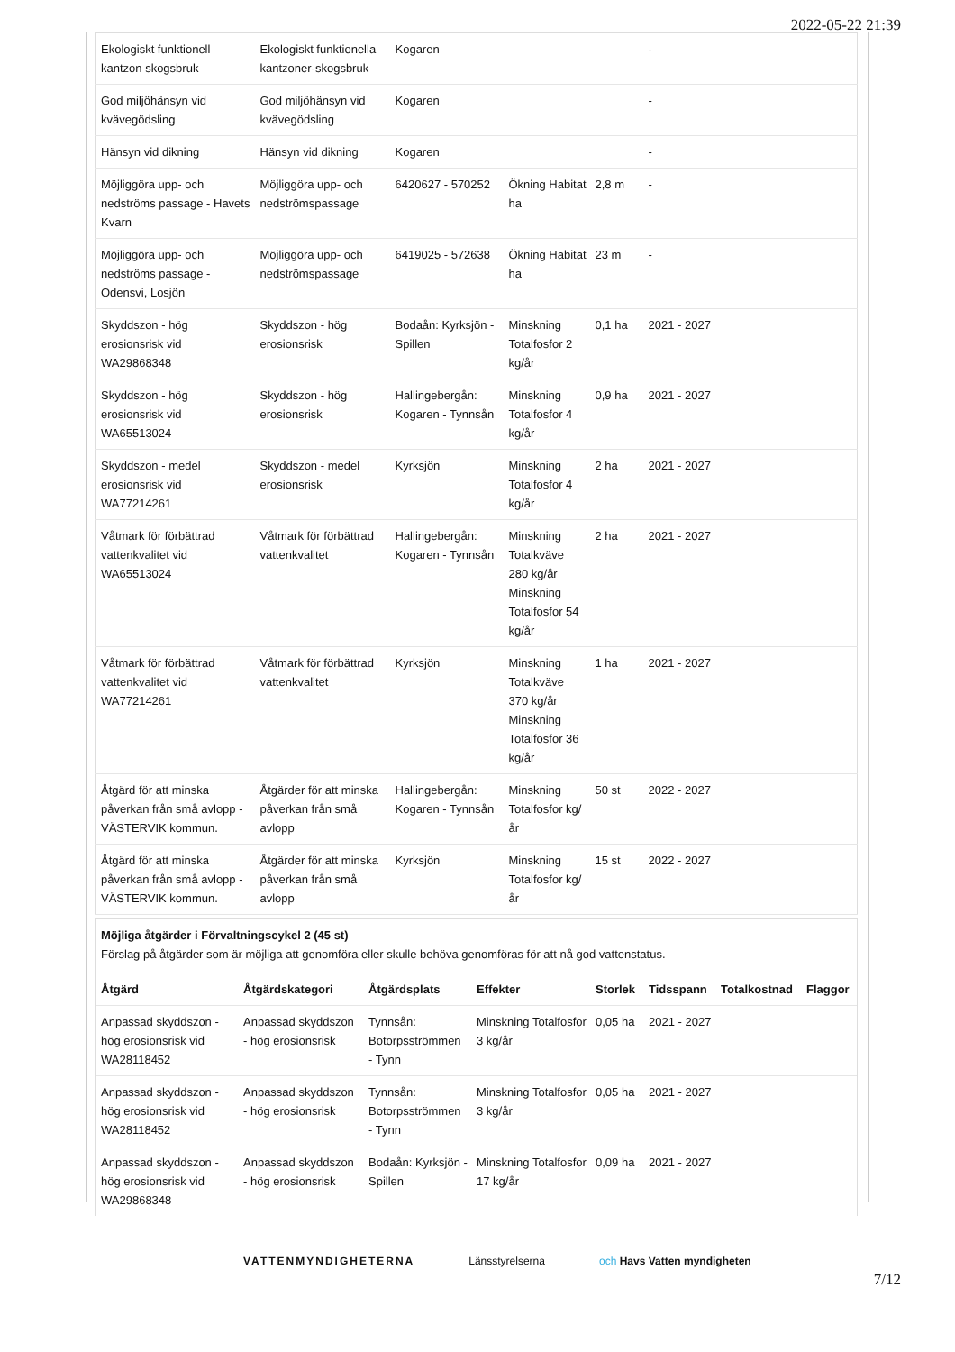2022-05-22 21:39
| Ekologiskt funktionell kantzon skogsbruk | Ekologiskt funktionella kantzoner-skogsbruk | Kogaren | | | - |
| God miljöhänsyn vid kvävegödsling | God miljöhänsyn vid kvävegödsling | Kogaren | | | - |
| Hänsyn vid dikning | Hänsyn vid dikning | Kogaren | | | - |
| Möjliggöra upp- och nedströms passage - Havets Kvarn | Möjliggöra upp- och nedströmspassage | 6420627 - 570252 | Ökning Habitat ha | 2,8 m | - |
| Möjliggöra upp- och nedströms passage - Odensvi, Losjön | Möjliggöra upp- och nedströmspassage | 6419025 - 572638 | Ökning Habitat ha | 23 m | - |
| Skyddszon - hög erosionsrisk vid WA29868348 | Skyddszon - hög erosionsrisk | Bodaån: Kyrksjön - Spillen | Minskning Totalfosfor 2 kg/år | 0,1 ha | 2021 - 2027 |
| Skyddszon - hög erosionsrisk vid WA65513024 | Skyddszon - hög erosionsrisk | Hallingebergån: Kogaren - Tynnsån | Minskning Totalfosfor 4 kg/år | 0,9 ha | 2021 - 2027 |
| Skyddszon - medel erosionsrisk vid WA77214261 | Skyddszon - medel erosionsrisk | Kyrksjön | Minskning Totalfosfor 4 kg/år | 2 ha | 2021 - 2027 |
| Våtmark för förbättrad vattenkvalitet vid WA65513024 | Våtmark för förbättrad vattenkvalitet | Hallingebergån: Kogaren - Tynnsån | Minskning Totalkväve 280 kg/år Minskning Totalfosfor 54 kg/år | 2 ha | 2021 - 2027 |
| Våtmark för förbättrad vattenkvalitet vid WA77214261 | Våtmark för förbättrad vattenkvalitet | Kyrksjön | Minskning Totalkväve 370 kg/år Minskning Totalfosfor 36 kg/år | 1 ha | 2021 - 2027 |
| Åtgärd för att minska påverkan från små avlopp - VÄSTERVIK kommun. | Åtgärder för att minska påverkan från små avlopp | Hallingebergån: Kogaren - Tynnsån | Minskning Totalfosfor kg/år | 50 st | 2022 - 2027 |
| Åtgärd för att minska påverkan från små avlopp - VÄSTERVIK kommun. | Åtgärder för att minska påverkan från små avlopp | Kyrksjön | Minskning Totalfosfor kg/år | 15 st | 2022 - 2027 |
Möjliga åtgärder i Förvaltningscykel 2 (45 st)
Förslag på åtgärder som är möjliga att genomföra eller skulle behöva genomföras för att nå god vattenstatus.
| Åtgärd | Åtgärdskategori | Åtgärdsplats | Effekter | Storlek | Tidsspann | Totalkostnad | Flaggor |
| --- | --- | --- | --- | --- | --- | --- | --- |
| Anpassad skyddszon - hög erosionsrisk vid WA28118452 | Anpassad skyddszon - hög erosionsrisk | Tynnsån: Botorpsströmmen - Tynn | Minskning Totalfosfor 3 kg/år | 0,05 ha | 2021 - 2027 | | |
| Anpassad skyddszon - hög erosionsrisk vid WA28118452 | Anpassad skyddszon - hög erosionsrisk | Tynnsån: Botorpsströmmen - Tynn | Minskning Totalfosfor 3 kg/år | 0,05 ha | 2021 - 2027 | | |
| Anpassad skyddszon - hög erosionsrisk vid WA29868348 | Anpassad skyddszon - hög erosionsrisk | Bodaån: Kyrksjön - Spillen | Minskning Totalfosfor 17 kg/år | 0,09 ha | 2021 - 2027 | | |
VATTENMYNDIGHETERNA Länsstyrelserna och Havs Vatten myndigheten
7/12